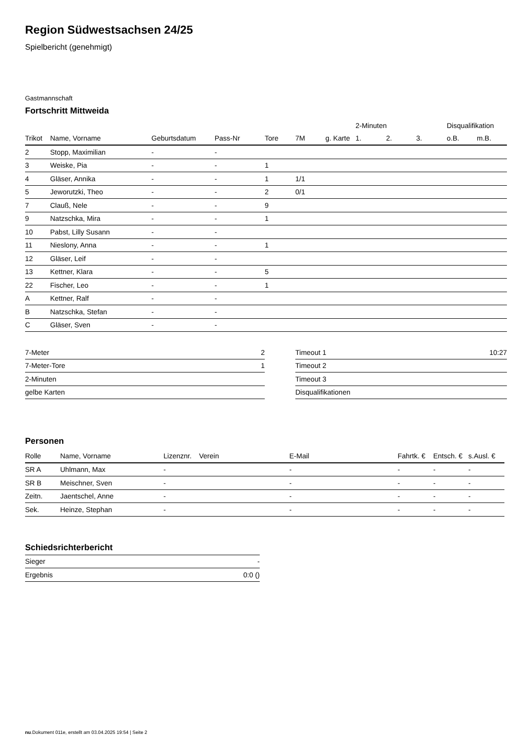Region Südwestsachsen 24/25
Spielbericht (genehmigt)
Gastmannschaft
Fortschritt Mittweida
| | | | | | | | 2-Minuten | | | Disqualifikation | |
| --- | --- | --- | --- | --- | --- | --- | --- | --- | --- | --- | --- |
| Trikot | Name, Vorname | Geburtsdatum | Pass-Nr | Tore | 7M | g. Karte | 1. | 2. | 3. | o.B. | m.B. |
| 2 | Stopp, Maximilian | - | - | | | | | | | | |
| 3 | Weiske, Pia | - | - | 1 | | | | | | | |
| 4 | Gläser, Annika | - | - | 1 | 1/1 | | | | | | |
| 5 | Jeworutzki, Theo | - | - | 2 | 0/1 | | | | | | |
| 7 | Clauß, Nele | - | - | 9 | | | | | | | |
| 9 | Natzschka, Mira | - | - | 1 | | | | | | | |
| 10 | Pabst, Lilly Susann | - | - | | | | | | | | |
| 11 | Nieslony, Anna | - | - | 1 | | | | | | | |
| 12 | Gläser, Leif | - | - | | | | | | | | |
| 13 | Kettner, Klara | - | - | 5 | | | | | | | |
| 22 | Fischer, Leo | - | - | 1 | | | | | | | |
| A | Kettner, Ralf | - | - | | | | | | | | |
| B | Natzschka, Stefan | - | - | | | | | | | | |
| C | Gläser, Sven | - | - | | | | | | | | |
| 7-Meter | 2 |
| 7-Meter-Tore | 1 |
| 2-Minuten | |
| gelbe Karten | |
| Timeout 1 | 10:27 |
| Timeout 2 | |
| Timeout 3 | |
| Disqualifikationen | |
Personen
| Rolle | Name, Vorname | Lizenznr. | Verein | E-Mail | Fahrtk. € | Entsch. € | s.Ausl. € |
| --- | --- | --- | --- | --- | --- | --- | --- |
| SR A | Uhlmann, Max | - | | - | - | - | - |
| SR B | Meischner, Sven | - | | - | - | - | - |
| Zeitn. | Jaentschel, Anne | - | | - | - | - | - |
| Sek. | Heinze, Stephan | - | | - | - | - | - |
Schiedsrichterbericht
| Sieger | - |
| Ergebnis | 0:0 () |
nu.Dokument 011e, erstellt am 03.04.2025 19:54 | Seite 2